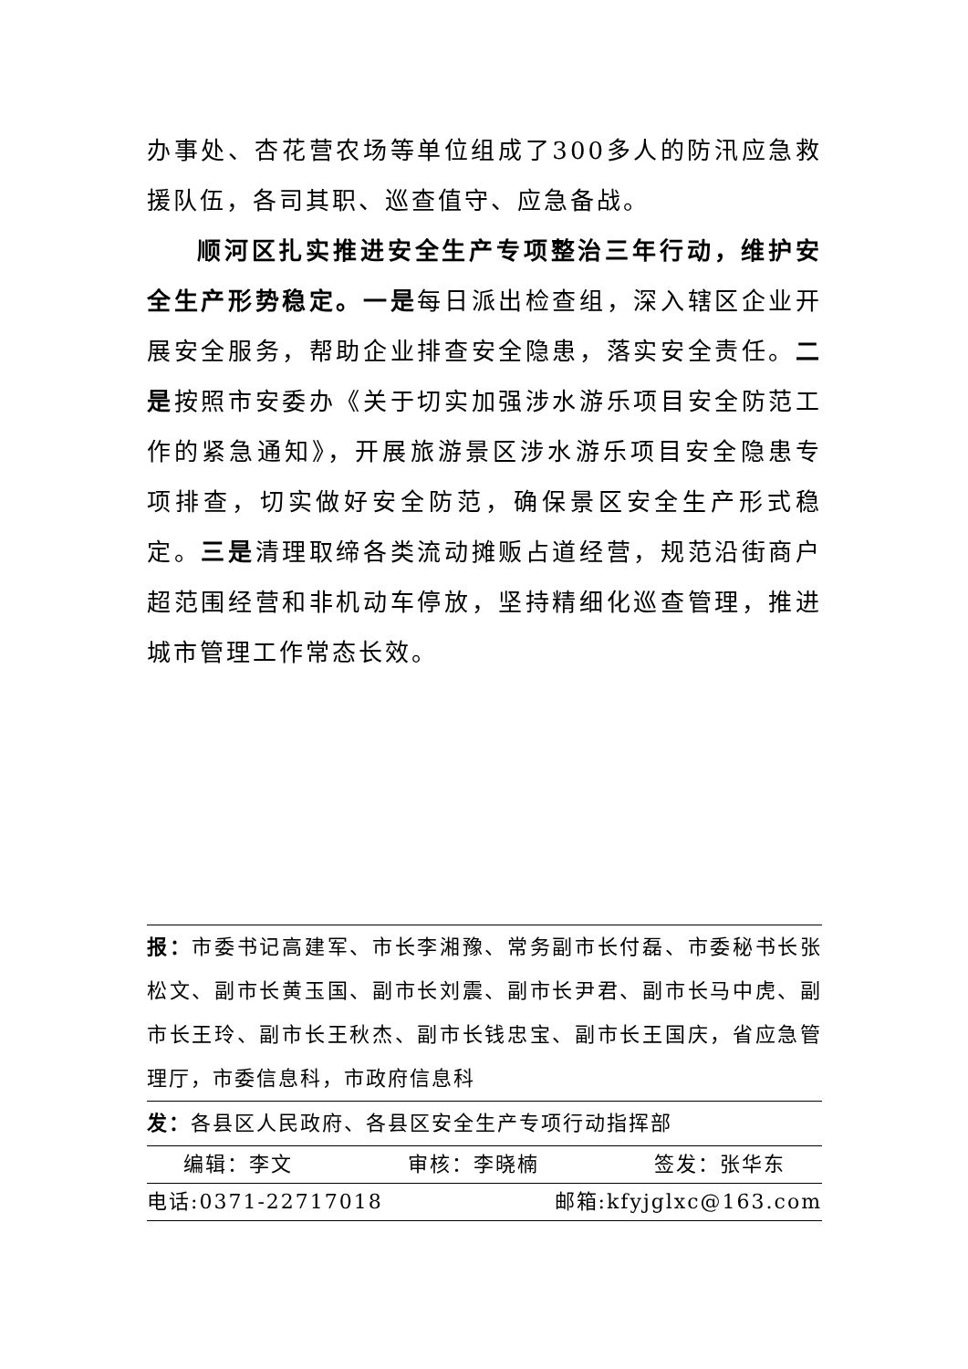办事处、杏花营农场等单位组成了300多人的防汛应急救援队伍，各司其职、巡查值守、应急备战。
顺河区扎实推进安全生产专项整治三年行动，维护安全生产形势稳定。一是每日派出检查组，深入辖区企业开展安全服务，帮助企业排查安全隐患，落实安全责任。二是按照市安委办《关于切实加强涉水游乐项目安全防范工作的紧急通知》，开展旅游景区涉水游乐项目安全隐患专项排查，切实做好安全防范，确保景区安全生产形式稳定。三是清理取缔各类流动摊贩占道经营，规范沿街商户超范围经营和非机动车停放，坚持精细化巡查管理，推进城市管理工作常态长效。
报：市委书记高建军、市长李湘豫、常务副市长付磊、市委秘书长张松文、副市长黄玉国、副市长刘震、副市长尹君、副市长马中虎、副市长王玲、副市长王秋杰、副市长钱忠宝、副市长王国庆，省应急管理厅，市委信息科，市政府信息科
发：各县区人民政府、各县区安全生产专项行动指挥部
编辑：李文 审核：李晓楠 签发：张华东
电话:0371-22717018 邮箱:kfyjglxc@163.com